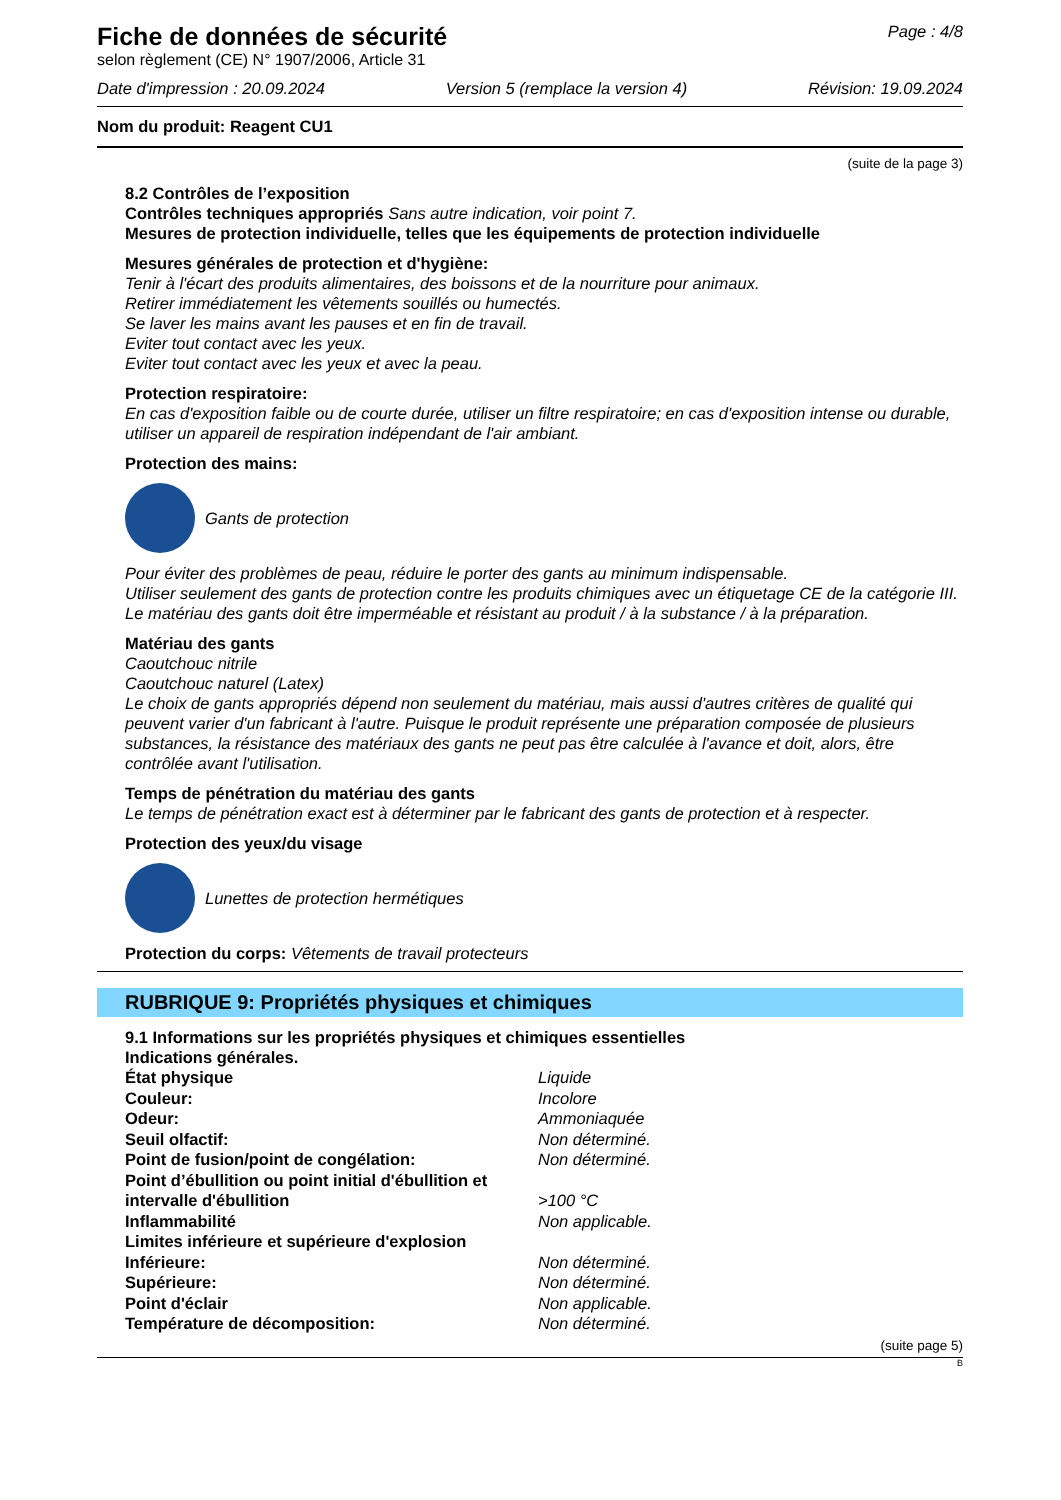Fiche de données de sécurité
selon règlement (CE) N° 1907/2006, Article 31
Page : 4/8
Date d'impression : 20.09.2024 Version 5 (remplace la version 4) Révision: 19.09.2024
Nom du produit: Reagent CU1
(suite de la page 3)
8.2 Contrôles de l’exposition
Contrôles techniques appropriés Sans autre indication, voir point 7.
Mesures de protection individuelle, telles que les équipements de protection individuelle
Mesures générales de protection et d'hygiène:
Tenir à l'écart des produits alimentaires, des boissons et de la nourriture pour animaux.
Retirer immédiatement les vêtements souillés ou humectés.
Se laver les mains avant les pauses et en fin de travail.
Eviter tout contact avec les yeux.
Eviter tout contact avec les yeux et avec la peau.
Protection respiratoire:
En cas d'exposition faible ou de courte durée, utiliser un filtre respiratoire; en cas d'exposition intense ou durable, utiliser un appareil de respiration indépendant de l'air ambiant.
Protection des mains:
Gants de protection
Pour éviter des problèmes de peau, réduire le porter des gants au minimum indispensable.
Utiliser seulement des gants de protection contre les produits chimiques avec un étiquetage CE de la catégorie III.
Le matériau des gants doit être imperméable et résistant au produit / à la substance / à la préparation.
Matériau des gants
Caoutchouc nitrile
Caoutchouc naturel (Latex)
Le choix de gants appropriés dépend non seulement du matériau, mais aussi d'autres critères de qualité qui peuvent varier d'un fabricant à l'autre. Puisque le produit représente une préparation composée de plusieurs substances, la résistance des matériaux des gants ne peut pas être calculée à l'avance et doit, alors, être contrôlée avant l'utilisation.
Temps de pénétration du matériau des gants
Le temps de pénétration exact est à déterminer par le fabricant des gants de protection et à respecter.
Protection des yeux/du visage
Lunettes de protection hermétiques
Protection du corps: Vêtements de travail protecteurs
RUBRIQUE 9: Propriétés physiques et chimiques
9.1 Informations sur les propriétés physiques et chimiques essentielles
Indications générales.
| État physique | Liquide |
| Couleur: | Incolore |
| Odeur: | Ammoniaquée |
| Seuil olfactif: | Non déterminé. |
| Point de fusion/point de congélation: | Non déterminé. |
| Point d’ébullition ou point initial d'ébullition et intervalle d'ébullition | >100 °C |
| Inflammabilité | Non applicable. |
| Limites inférieure et supérieure d'explosion | |
| Inférieure: | Non déterminé. |
| Supérieure: | Non déterminé. |
| Point d'éclair | Non applicable. |
| Température de décomposition: | Non déterminé. |
(suite page 5)
B